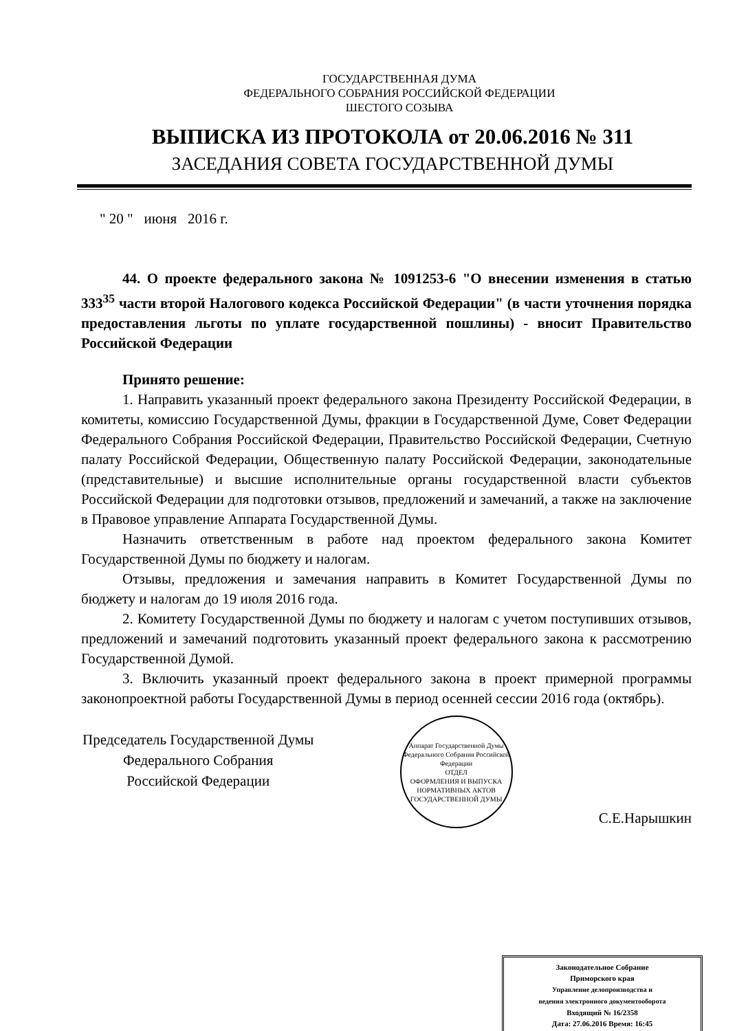ГОСУДАРСТВЕННАЯ ДУМА
ФЕДЕРАЛЬНОГО СОБРАНИЯ РОССИЙСКОЙ ФЕДЕРАЦИИ
ШЕСТОГО СОЗЫВА
ВЫПИСКА ИЗ ПРОТОКОЛА от 20.06.2016 № 311
ЗАСЕДАНИЯ СОВЕТА ГОСУДАРСТВЕННОЙ ДУМЫ
" 20 " июня 2016 г.
44. О проекте федерального закона № 1091253-6 "О внесении изменения в статью 333<sup>35</sup> части второй Налогового кодекса Российской Федерации" (в части уточнения порядка предоставления льготы по уплате государственной пошлины) - вносит Правительство Российской Федерации
Принято решение:
1. Направить указанный проект федерального закона Президенту Российской Федерации, в комитеты, комиссию Государственной Думы, фракции в Государственной Думе, Совет Федерации Федерального Собрания Российской Федерации, Правительство Российской Федерации, Счетную палату Российской Федерации, Общественную палату Российской Федерации, законодательные (представительные) и высшие исполнительные органы государственной власти субъектов Российской Федерации для подготовки отзывов, предложений и замечаний, а также на заключение в Правовое управление Аппарата Государственной Думы.
Назначить ответственным в работе над проектом федерального закона Комитет Государственной Думы по бюджету и налогам.
Отзывы, предложения и замечания направить в Комитет Государственной Думы по бюджету и налогам до 19 июля 2016 года.
2. Комитету Государственной Думы по бюджету и налогам с учетом поступивших отзывов, предложений и замечаний подготовить указанный проект федерального закона к рассмотрению Государственной Думой.
3. Включить указанный проект федерального закона в проект примерной программы законопроектной работы Государственной Думы в период осенней сессии 2016 года (октябрь).
Председатель Государственной Думы
Федерального Собрания
Российской Федерации
Аппарат Государственной Думы Федерального Собрания Российской Федерации
ОТДЕЛ
ОФОРМЛЕНИЯ И ВЫПУСКА
НОРМАТИВНЫХ АКТОВ
ГОСУДАРСТВЕННОЙ ДУМЫ
С.Е.Нарышкин
Законодательное Собрание
Приморского края
Управление делопроизводства и
ведения электронного документооборота
Входящий № 16/2358
Дата: 27.06.2016 Время: 16:45